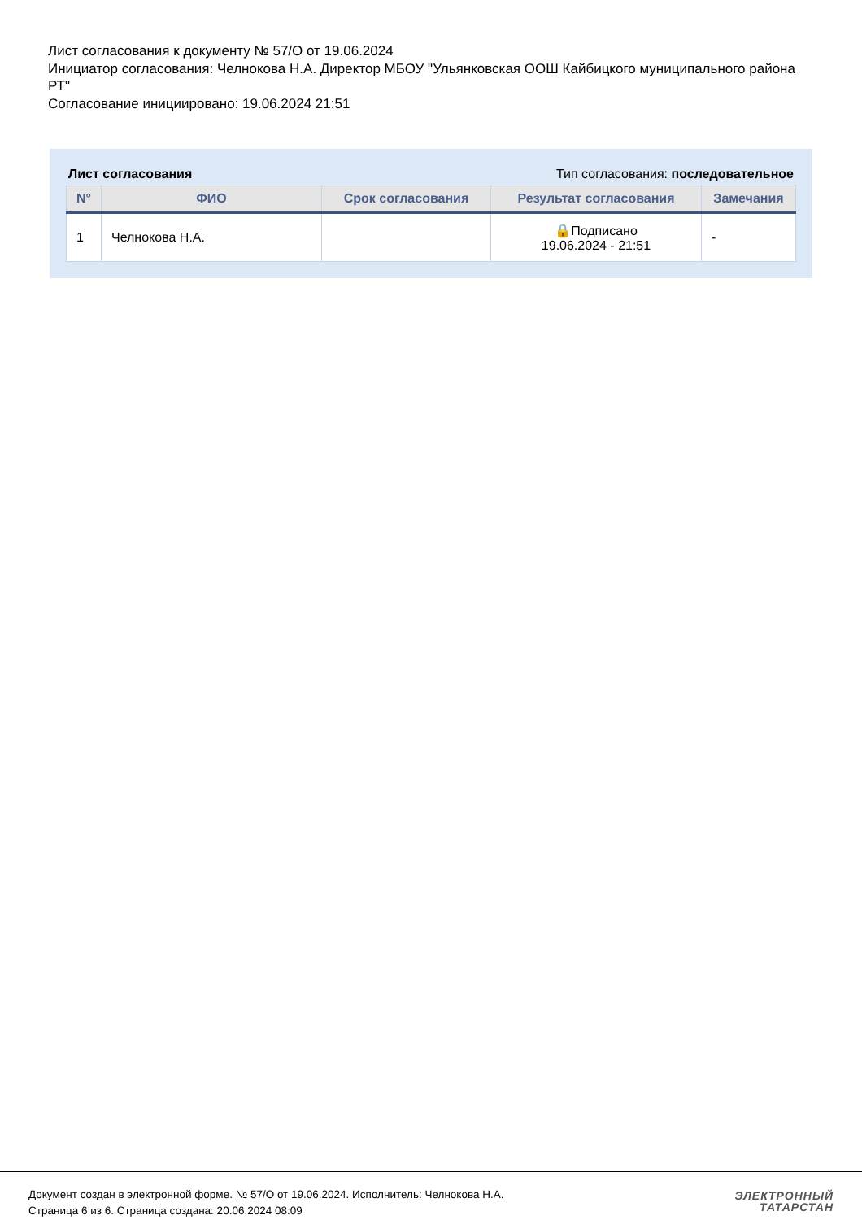Лист согласования к документу № 57/О от 19.06.2024
Инициатор согласования: Челнокова Н.А. Директор МБОУ "Ульянковская ООШ Кайбицкого муниципального района РТ"
Согласование инициировано: 19.06.2024 21:51
Лист согласования Тип согласования: последовательное
| N° | ФИО | Срок согласования | Результат согласования | Замечания |
| --- | --- | --- | --- | --- |
| 1 | Челнокова Н.А. | | 🔒Подписано 19.06.2024 - 21:51 | - |
Документ создан в электронной форме. № 57/О от 19.06.2024. Исполнитель: Челнокова Н.А.
Страница 6 из 6. Страница создана: 20.06.2024 08:09
ЭЛЕКТРОННЫЙ
ТАТАРСТАН